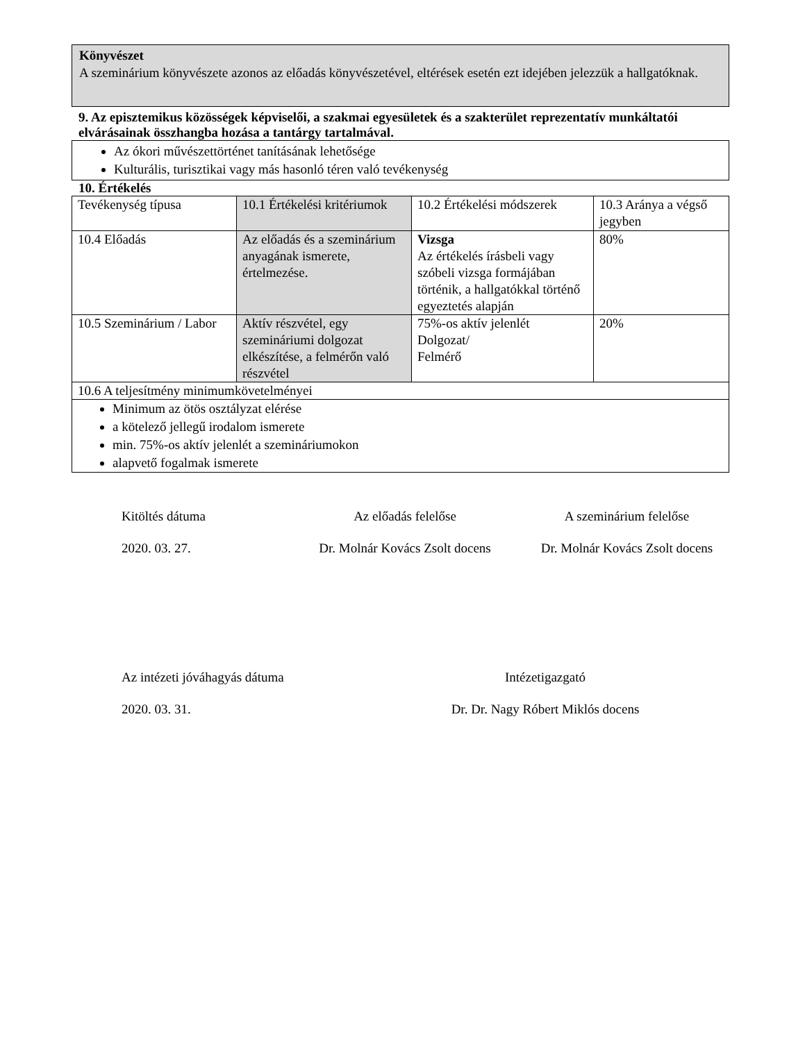Könyvészet
A szeminárium könyvészete azonos az előadás könyvészetével, eltérések esetén ezt idejében jelezzük a hallgatóknak.
9. Az episztemikus közösségek képviselői, a szakmai egyesületek és a szakterület reprezentatív munkáltatói elvárásainak összhangba hozása a tantárgy tartalmával.
Az ókori művészettörténet tanításának lehetősége
Kulturális, turisztikai vagy más hasonló téren való tevékenység
10. Értékelés
| Tevékenység típusa | 10.1 Értékelési kritériumok | 10.2 Értékelési módszerek | 10.3 Aránya a végső jegyben |
| 10.4 Előadás | Az előadás és a szeminárium anyagának ismerete, értelmezése. | Vizsga Az értékelés írásbeli vagy szóbeli vizsga formájában történik, a hallgatókkal történő egyeztetés alapján | 80% |
| 10.5 Szeminárium / Labor | Aktív részvétel, egy szemináriumi dolgozat elkészítése, a felmérőn való részvétel | 75%-os aktív jelenlét Dolgozat/ Felmérő | 20% |
| 10.6 A teljesítmény minimumkövetelményei | | | |
| Minimum az ötös osztályzat elérése a kötelező jellegű irodalom ismerete min. 75%-os aktív jelenlét a szemináriumokon alapvető fogalmak ismerete | | | |
Kitöltés dátuma
2020. 03. 27.
Az előadás felelőse
Dr. Molnár Kovács Zsolt docens
A szeminárium felelőse
Dr. Molnár Kovács Zsolt docens
Az intézeti jóváhagyás dátuma
2020. 03. 31.
Intézetigazgató
Dr. Dr. Nagy Róbert Miklós docens